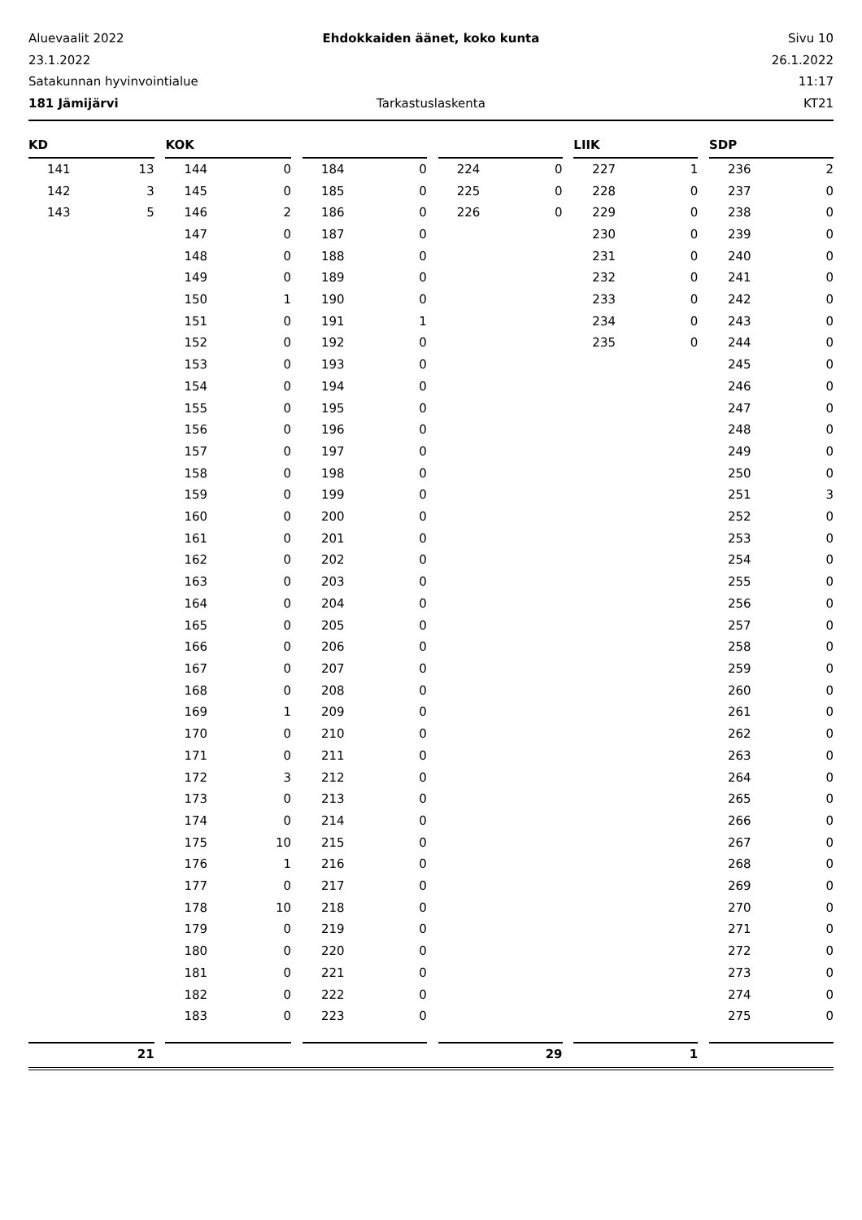Aluevaalit 2022
Ehdokkaiden äänet, koko kunta
Sivu 10
23.1.2022
26.1.2022
Satakunnan hyvinvointialue
11:17
181 Jämijärvi
Tarkastuslaskenta
KT21
| KD | | | KOK | | | | | | | | | LIIK | | | SDP | |
| --- | --- | --- | --- | --- | --- | --- | --- | --- | --- | --- | --- | --- | --- | --- | --- | --- |
| 141 | 13 | | 144 | 0 | | 184 | 0 | | 224 | 0 | | 227 | 1 | | 236 | 2 |
| 142 | 3 | | 145 | 0 | | 185 | 0 | | 225 | 0 | | 228 | 0 | | 237 | 0 |
| 143 | 5 | | 146 | 2 | | 186 | 0 | | 226 | 0 | | 229 | 0 | | 238 | 0 |
| | | | 147 | 0 | | 187 | 0 | | | | | 230 | 0 | | 239 | 0 |
| | | | 148 | 0 | | 188 | 0 | | | | | 231 | 0 | | 240 | 0 |
| | | | 149 | 0 | | 189 | 0 | | | | | 232 | 0 | | 241 | 0 |
| | | | 150 | 1 | | 190 | 0 | | | | | 233 | 0 | | 242 | 0 |
| | | | 151 | 0 | | 191 | 1 | | | | | 234 | 0 | | 243 | 0 |
| | | | 152 | 0 | | 192 | 0 | | | | | 235 | 0 | | 244 | 0 |
| | | | 153 | 0 | | 193 | 0 | | | | | | | | 245 | 0 |
| | | | 154 | 0 | | 194 | 0 | | | | | | | | 246 | 0 |
| | | | 155 | 0 | | 195 | 0 | | | | | | | | 247 | 0 |
| | | | 156 | 0 | | 196 | 0 | | | | | | | | 248 | 0 |
| | | | 157 | 0 | | 197 | 0 | | | | | | | | 249 | 0 |
| | | | 158 | 0 | | 198 | 0 | | | | | | | | 250 | 0 |
| | | | 159 | 0 | | 199 | 0 | | | | | | | | 251 | 3 |
| | | | 160 | 0 | | 200 | 0 | | | | | | | | 252 | 0 |
| | | | 161 | 0 | | 201 | 0 | | | | | | | | 253 | 0 |
| | | | 162 | 0 | | 202 | 0 | | | | | | | | 254 | 0 |
| | | | 163 | 0 | | 203 | 0 | | | | | | | | 255 | 0 |
| | | | 164 | 0 | | 204 | 0 | | | | | | | | 256 | 0 |
| | | | 165 | 0 | | 205 | 0 | | | | | | | | 257 | 0 |
| | | | 166 | 0 | | 206 | 0 | | | | | | | | 258 | 0 |
| | | | 167 | 0 | | 207 | 0 | | | | | | | | 259 | 0 |
| | | | 168 | 0 | | 208 | 0 | | | | | | | | 260 | 0 |
| | | | 169 | 1 | | 209 | 0 | | | | | | | | 261 | 0 |
| | | | 170 | 0 | | 210 | 0 | | | | | | | | 262 | 0 |
| | | | 171 | 0 | | 211 | 0 | | | | | | | | 263 | 0 |
| | | | 172 | 3 | | 212 | 0 | | | | | | | | 264 | 0 |
| | | | 173 | 0 | | 213 | 0 | | | | | | | | 265 | 0 |
| | | | 174 | 0 | | 214 | 0 | | | | | | | | 266 | 0 |
| | | | 175 | 10 | | 215 | 0 | | | | | | | | 267 | 0 |
| | | | 176 | 1 | | 216 | 0 | | | | | | | | 268 | 0 |
| | | | 177 | 0 | | 217 | 0 | | | | | | | | 269 | 0 |
| | | | 178 | 10 | | 218 | 0 | | | | | | | | 270 | 0 |
| | | | 179 | 0 | | 219 | 0 | | | | | | | | 271 | 0 |
| | | | 180 | 0 | | 220 | 0 | | | | | | | | 272 | 0 |
| | | | 181 | 0 | | 221 | 0 | | | | | | | | 273 | 0 |
| | | | 182 | 0 | | 222 | 0 | | | | | | | | 274 | 0 |
| | | | 183 | 0 | | 223 | 0 | | | | | | | | 275 | 0 |
| 21 | | | | | | | | | 29 | | | 1 | | | | |